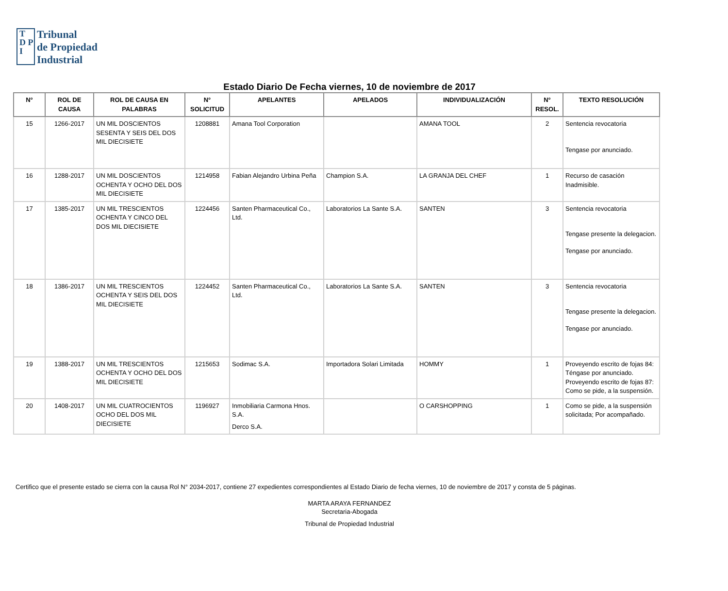T
D P
I
Tribunal
de Propiedad
Industrial
Estado Diario De Fecha viernes, 10 de noviembre de 2017
| N° | ROL DE CAUSA | ROL DE CAUSA EN PALABRAS | N° SOLICITUD | APELANTES | APELADOS | INDIVIDUALIZACIÓN | N° RESOL. | TEXTO RESOLUCIÓN |
| --- | --- | --- | --- | --- | --- | --- | --- | --- |
| 15 | 1266-2017 | UN MIL DOSCIENTOS SESENTA Y SEIS DEL DOS MIL DIECISIETE | 1208881 | Amana Tool Corporation | | AMANA TOOL | 2 | Sentencia revocatoria Tengase por anunciado. |
| 16 | 1288-2017 | UN MIL DOSCIENTOS OCHENTA Y OCHO DEL DOS MIL DIECISIETE | 1214958 | Fabian Alejandro Urbina Peña | Champion S.A. | LA GRANJA DEL CHEF | 1 | Recurso de casación Inadmisible. |
| 17 | 1385-2017 | UN MIL TRESCIENTOS OCHENTA Y CINCO DEL DOS MIL DIECISIETE | 1224456 | Santen Pharmaceutical Co., Ltd. | Laboratorios La Sante S.A. | SANTEN | 3 | Sentencia revocatoria Tengase presente la delegacion. Tengase por anunciado. |
| 18 | 1386-2017 | UN MIL TRESCIENTOS OCHENTA Y SEIS DEL DOS MIL DIECISIETE | 1224452 | Santen Pharmaceutical Co., Ltd. | Laboratorios La Sante S.A. | SANTEN | 3 | Sentencia revocatoria Tengase presente la delegacion. Tengase por anunciado. |
| 19 | 1388-2017 | UN MIL TRESCIENTOS OCHENTA Y OCHO DEL DOS MIL DIECISIETE | 1215653 | Sodimac S.A. | Importadora Solari Limitada | HOMMY | 1 | Proveyendo escrito de fojas 84: Téngase por anunciado. Proveyendo escrito de fojas 87: Como se pide, a la suspensión. |
| 20 | 1408-2017 | UN MIL CUATROCIENTOS OCHO DEL DOS MIL DIECISIETE | 1196927 | Inmobiliaria Carmona Hnos. S.A. Derco S.A. | | O CARSHOPPING | 1 | Como se pide, a la suspensión solicitada; Por acompañado. |
Certifico que el presente estado se cierra con la causa Rol N° 2034-2017, contiene 27 expedientes correspondientes al Estado Diario de fecha viernes, 10 de noviembre de 2017 y consta de 5 páginas.
MARTA ARAYA FERNANDEZ
Secretaria-Abogada
Tribunal de Propiedad Industrial